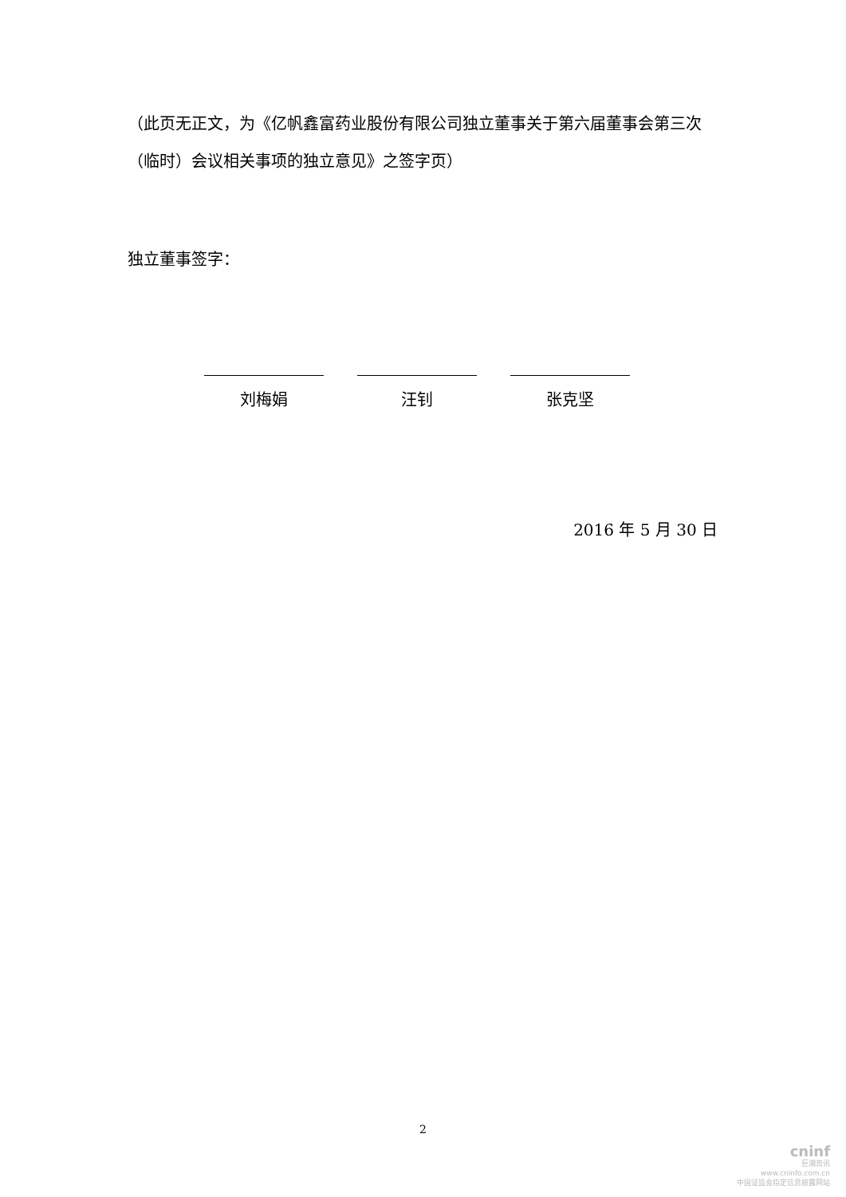（此页无正文，为《亿帆鑫富药业股份有限公司独立董事关于第六届董事会第三次（临时）会议相关事项的独立意见》之签字页）
独立董事签字：
刘梅娟 汪钊 张克坚
2016 年 5 月 30 日
2
cninf
巨潮资讯
www.cninfo.com.cn
中国证监会指定信息披露网站